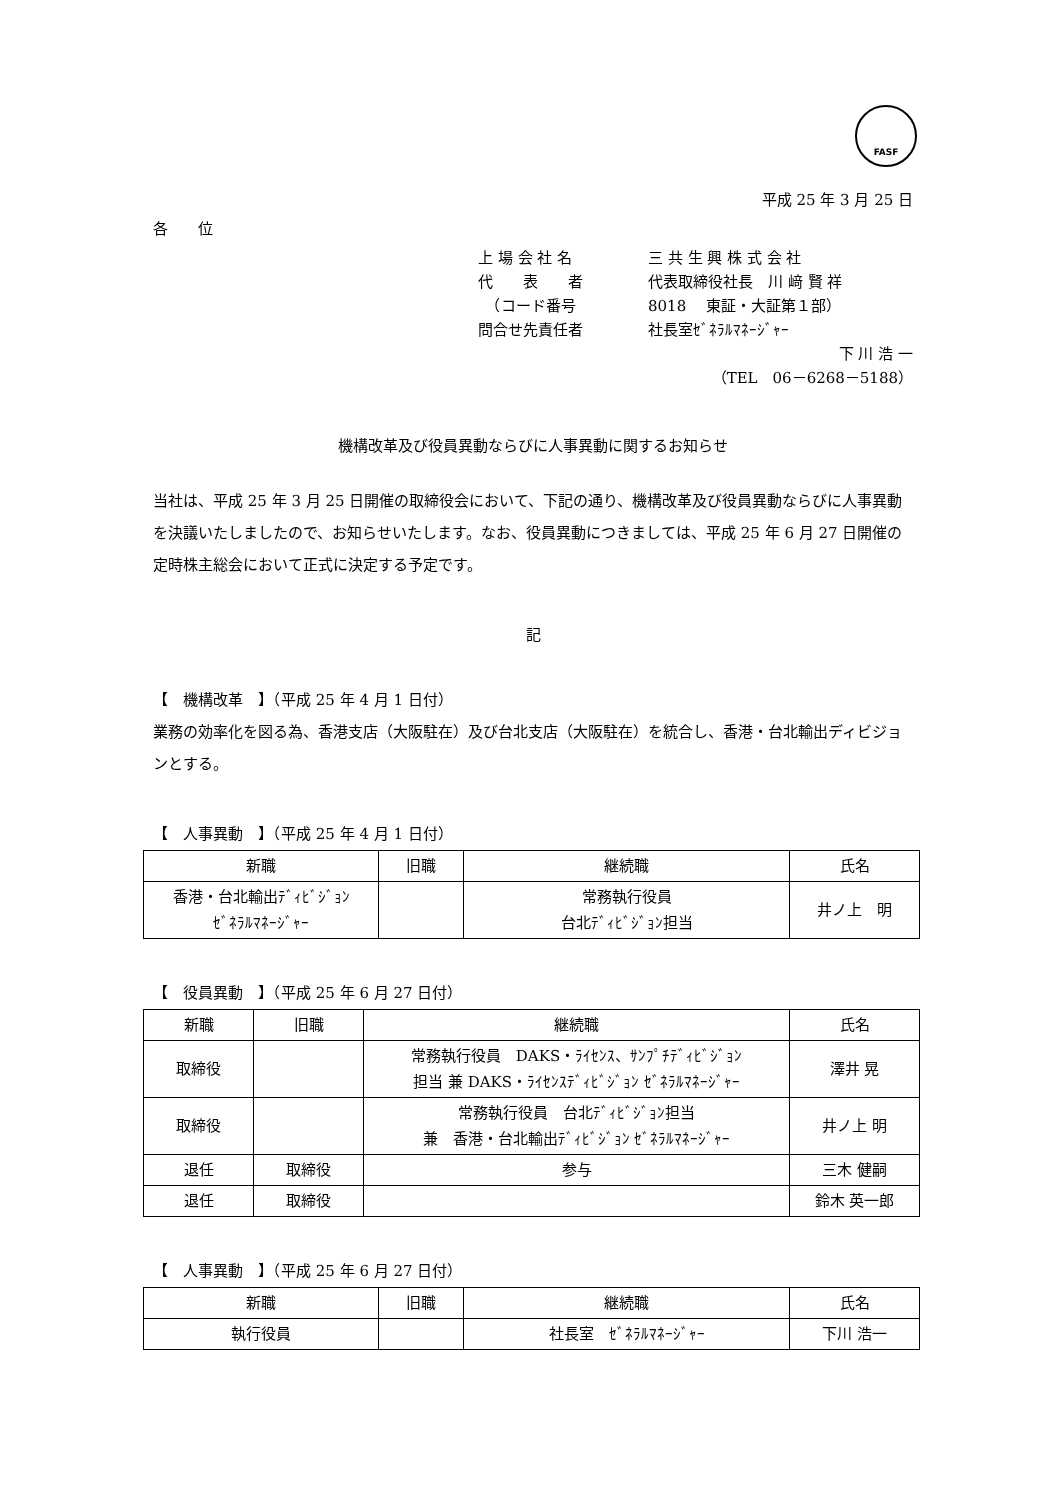FASF
平成 25 年 3 月 25 日
各　　位
上 場 会 社 名 三 共 生 興 株 式 会 社
代　　表　　者 代表取締役社長　川 﨑 賢 祥
　（コード番号 8018　 東証・大証第１部）
問合せ先責任者 社長室ｾﾞﾈﾗﾙﾏﾈｰｼﾞｬｰ
下 川 浩 一
（TEL　06－6268－5188）
機構改革及び役員異動ならびに人事異動に関するお知らせ
当社は、平成 25 年 3 月 25 日開催の取締役会において、下記の通り、機構改革及び役員異動ならびに人事異動を決議いたしましたので、お知らせいたします。なお、役員異動につきましては、平成 25 年 6 月 27 日開催の定時株主総会において正式に決定する予定です。
記
【　機構改革　】（平成 25 年 4 月 1 日付）
業務の効率化を図る為、香港支店（大阪駐在）及び台北支店（大阪駐在）を統合し、香港・台北輸出ディビジョンとする。
【　人事異動　】（平成 25 年 4 月 1 日付）
| 新職 | 旧職 | 継続職 | 氏名 |
| --- | --- | --- | --- |
| 香港・台北輸出ﾃﾞｨﾋﾞｼﾞｮﾝ ｾﾞﾈﾗﾙﾏﾈｰｼﾞｬｰ | | 常務執行役員 台北ﾃﾞｨﾋﾞｼﾞｮﾝ担当 | 井ノ上 明 |
【　役員異動　】（平成 25 年 6 月 27 日付）
| 新職 | 旧職 | 継続職 | 氏名 |
| --- | --- | --- | --- |
| 取締役 | | 常務執行役員 DAKS・ﾗｲｾﾝｽ、ｻﾝﾌﾟﾁﾃﾞｨﾋﾞｼﾞｮﾝ 担当 兼 DAKS・ﾗｲｾﾝｽﾃﾞｨﾋﾞｼﾞｮﾝ ｾﾞﾈﾗﾙﾏﾈｰｼﾞｬｰ | 澤井 晃 |
| 取締役 | | 常務執行役員 台北ﾃﾞｨﾋﾞｼﾞｮﾝ担当 兼 香港・台北輸出ﾃﾞｨﾋﾞｼﾞｮﾝ ｾﾞﾈﾗﾙﾏﾈｰｼﾞｬｰ | 井ノ上 明 |
| 退任 | 取締役 | 参与 | 三木 健嗣 |
| 退任 | 取締役 | | 鈴木 英一郎 |
【　人事異動　】（平成 25 年 6 月 27 日付）
| 新職 | 旧職 | 継続職 | 氏名 |
| --- | --- | --- | --- |
| 執行役員 | | 社長室 ｾﾞﾈﾗﾙﾏﾈｰｼﾞｬｰ | 下川 浩一 |